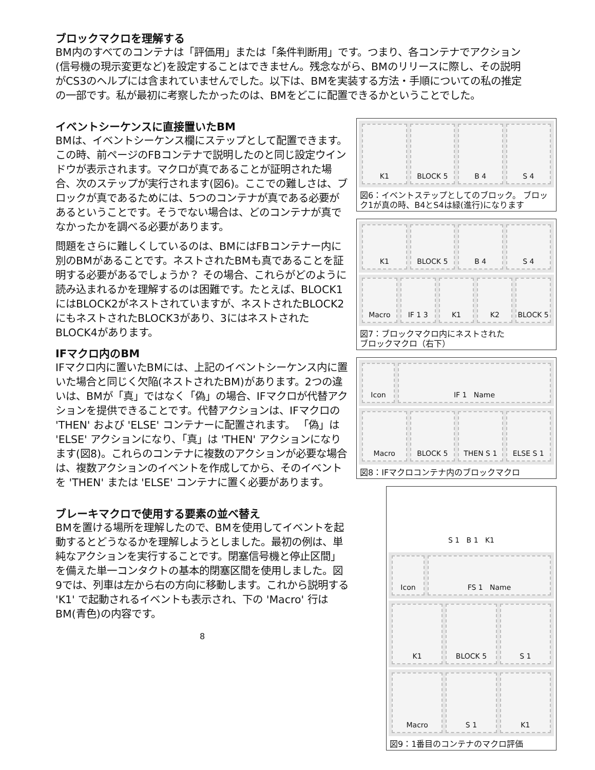ブロックマクロを理解する
BM内のすべてのコンテナは「評価用」または「条件判断用」です。つまり、各コンテナでアクション(信号機の現示変更など)を設定することはできません。残念ながら、BMのリリースに際し、その説明がCS3のヘルプには含まれていませんでした。以下は、BMを実装する方法・手順についての私の推定の一部です。私が最初に考察したかったのは、BMをどこに配置できるかということでした。
イベントシーケンスに直接置いたBM
BMは、イベントシーケンス欄にステップとして配置できます。 この時、前ページのFBコンテナで説明したのと同じ設定ウインドウが表示されます。マクロが真であることが証明された場合、次のステップが実行されます(図6)。ここでの難しさは、ブロックが真であるためには、5つのコンテナが真である必要があるということです。そうでない場合は、どのコンテナが真でなかったかを調べる必要があります。
問題をさらに難しくしているのは、BMにはFBコンテナー内に別のBMがあることです。ネストされたBMも真であることを証明する必要があるでしょうか？ その場合、これらがどのように読み込まれるかを理解するのは困難です。たとえば、BLOCK1にはBLOCK2がネストされていますが、ネストされたBLOCK2にもネストされたBLOCK3があり、3にはネストされたBLOCK4があります。
IFマクロ内のBM
IFマクロ内に置いたBMには、上記のイベントシーケンス内に置いた場合と同じく欠陥(ネストされたBM)があります。2つの違いは、BMが「真」ではなく「偽」の場合、IFマクロが代替アクションを提供できることです。代替アクションは、IFマクロの 'THEN' および 'ELSE' コンテナーに配置されます。 「偽」は 'ELSE' アクションになり、「真」は 'THEN' アクションになります(図8)。これらのコンテナに複数のアクションが必要な場合は、複数アクションのイベントを作成してから、そのイベントを 'THEN' または 'ELSE' コンテナに置く必要があります。
ブレーキマクロで使用する要素の並べ替え
BMを置ける場所を理解したので、BMを使用してイベントを起動するとどうなるかを理解しようとしました。最初の例は、単純なアクションを実行することです。閉塞信号機と停止区間」を備えた単一コンタクトの基本的閉塞区間を使用しました。図9では、列車は左から右の方向に移動します。これから説明する 'K1' で起動されるイベントも表示され、下の 'Macro' 行はBM(青色)の内容です。
8
K1 BLOCK 5 B 4 S 4
図6：イベントステップとしてのブロック。 ブロック1が真の時、B4とS4は緑(進行)になります
K1 BLOCK 5 B 4 S 4
Macro IF 1 3 K1 K2 BLOCK 5
図7：ブロックマクロ内にネストされた
ブロックマクロ（右下）
Icon IF 1 Name
Macro BLOCK 5 THEN S 1 ELSE S 1
図8：IFマクロコンテナ内のブロックマクロ
S 1 B 1 K1
Icon FS 1 Name
K1 BLOCK 5 S 1
Macro S 1 K1
図9：1番目のコンテナのマクロ評価